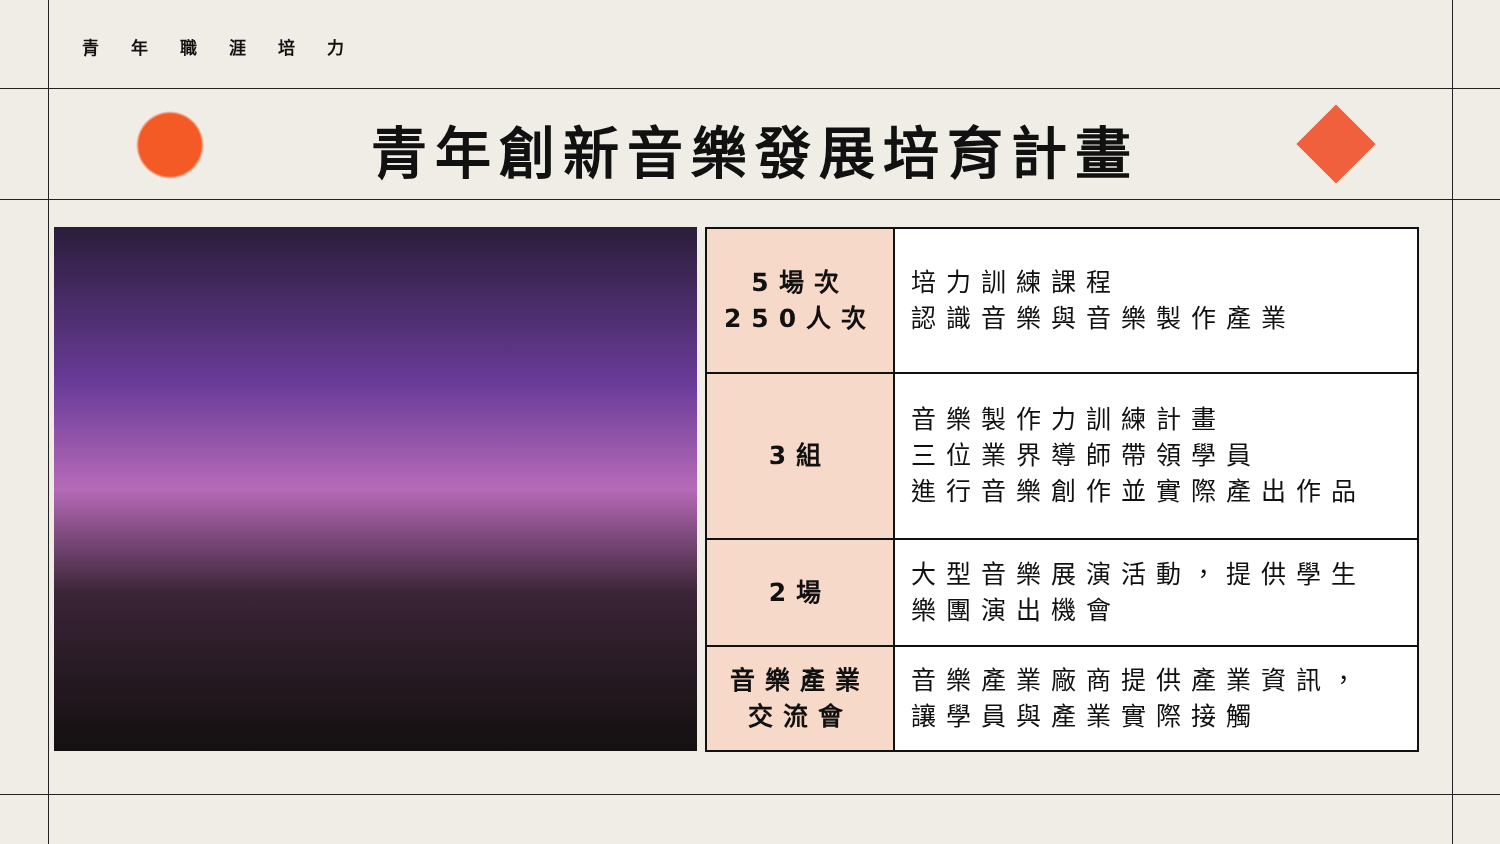青年職涯培力
青年創新音樂發展培育計畫
| 5場次 250人次 | 培力訓練課程 認識音樂與音樂製作產業 |
| 3組 | 音樂製作力訓練計畫 三位業界導師帶領學員 進行音樂創作並實際產出作品 |
| 2場 | 大型音樂展演活動，提供學生 樂團演出機會 |
| 音樂產業 交流會 | 音樂產業廠商提供產業資訊， 讓學員與產業實際接觸 |